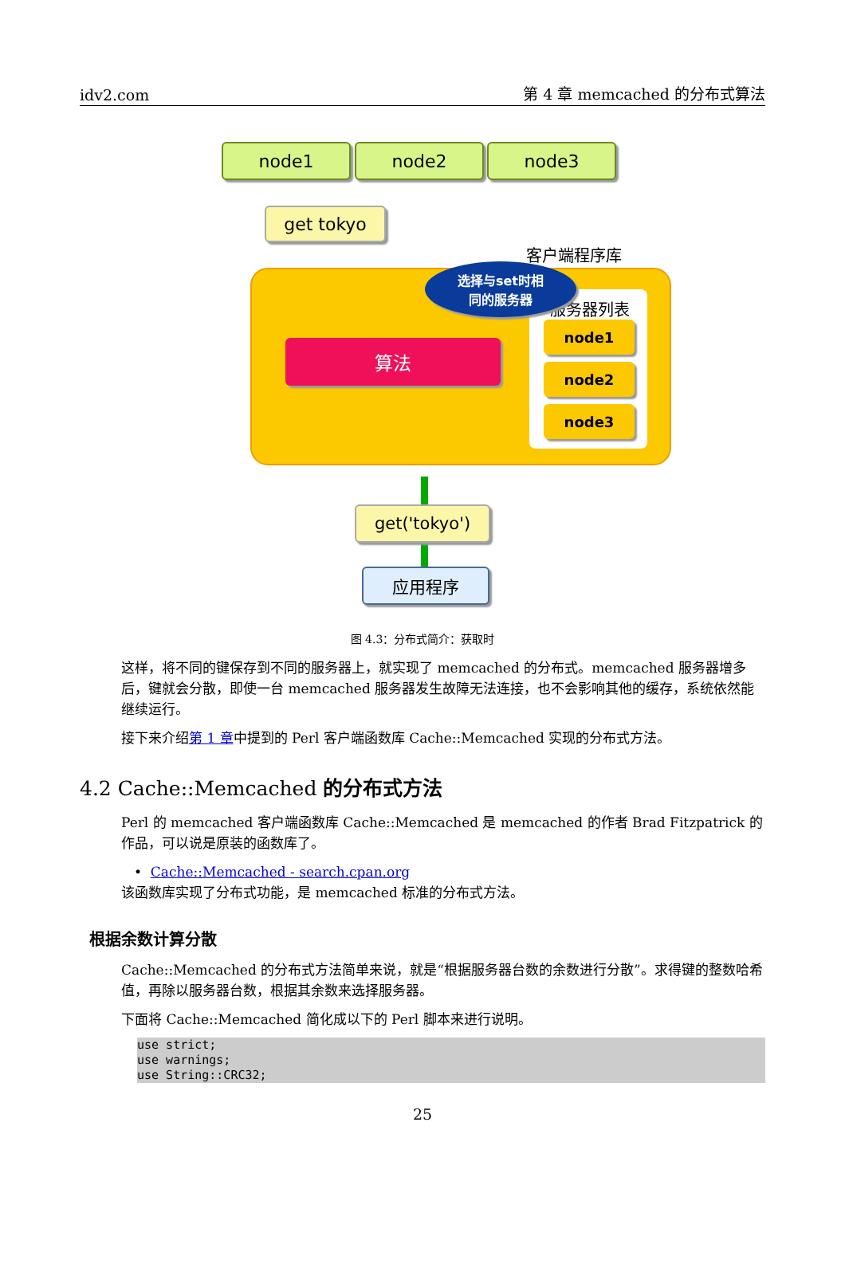idv2.com 第 4 章 memcached 的分布式算法
node1 node2 node3
get tokyo
客户端程序库
服务器列表
选择与set时相
同的服务器
算法
node1
node2
node3
get('tokyo')
应用程序
图 4.3：分布式简介：获取时
这样，将不同的键保存到不同的服务器上，就实现了 memcached 的分布式。memcached 服务器增多后，键就会分散，即使一台 memcached 服务器发生故障无法连接，也不会影响其他的缓存，系统依然能继续运行。
接下来介绍第 1 章中提到的 Perl 客户端函数库 Cache::Memcached 实现的分布式方法。
4.2 Cache::Memcached 的分布式方法
Perl 的 memcached 客户端函数库 Cache::Memcached 是 memcached 的作者 Brad Fitzpatrick 的作品，可以说是原装的函数库了。
• Cache::Memcached - search.cpan.org
该函数库实现了分布式功能，是 memcached 标准的分布式方法。
根据余数计算分散
Cache::Memcached 的分布式方法简单来说，就是“根据服务器台数的余数进行分散”。求得键的整数哈希值，再除以服务器台数，根据其余数来选择服务器。
下面将 Cache::Memcached 简化成以下的 Perl 脚本来进行说明。
use strict;
use warnings;
use String::CRC32;
25